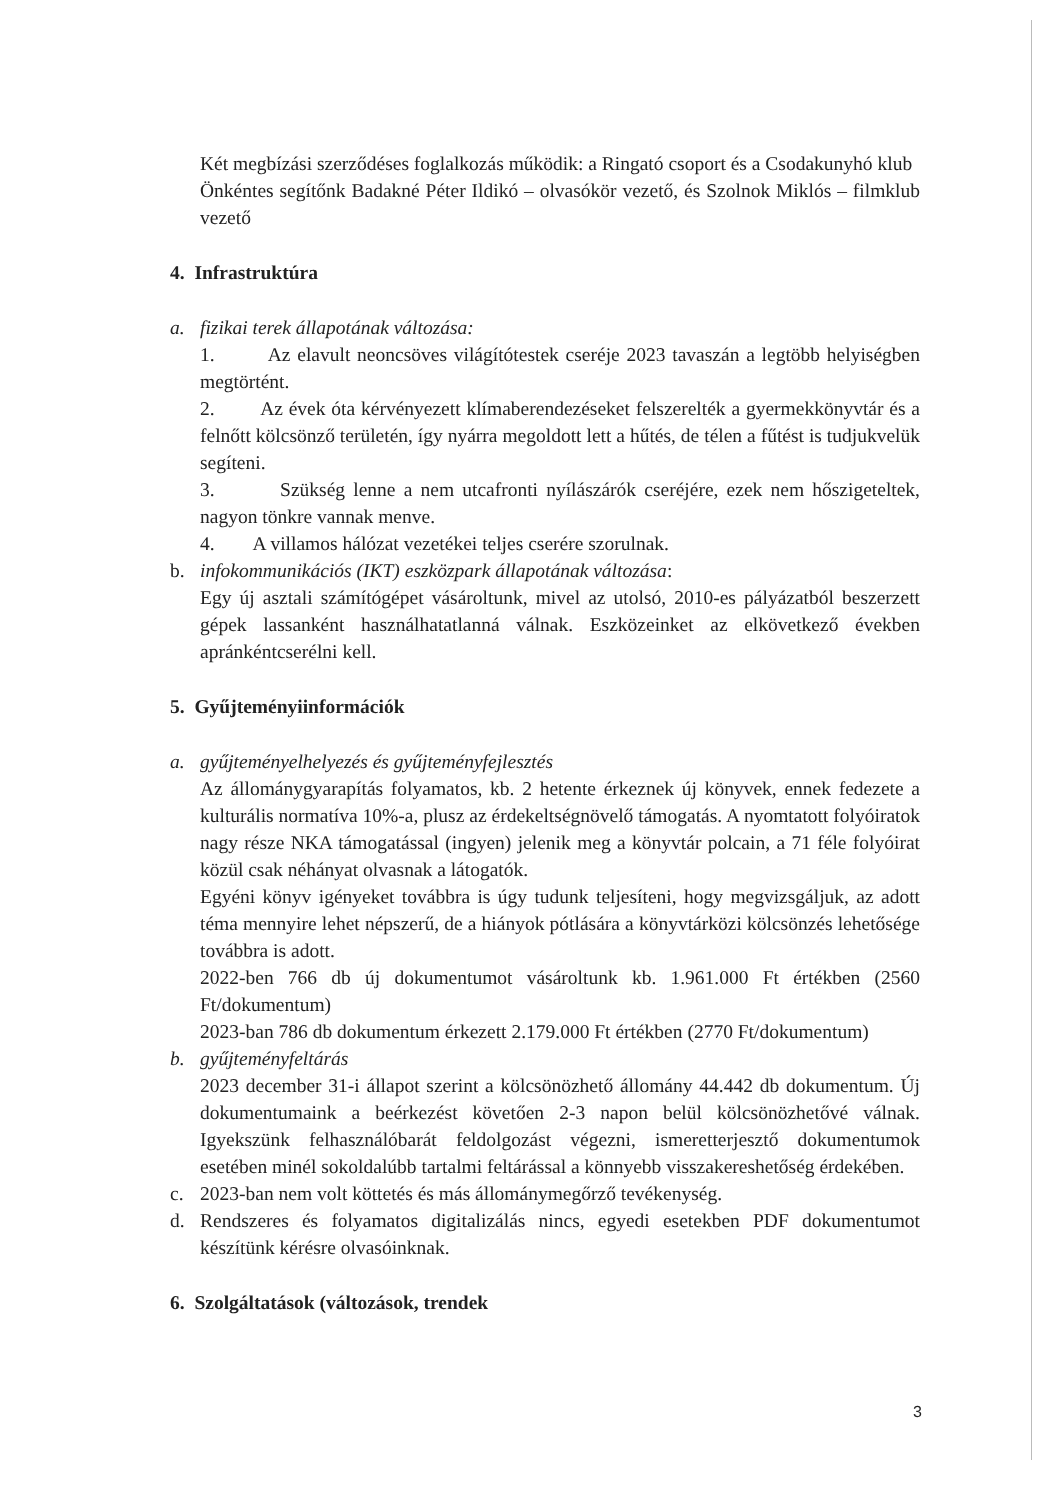Két megbízási szerződéses foglalkozás működik: a Ringató csoport és a Csodakunyhó klub
Önkéntes segítőnk Badakné Péter Ildikó – olvasókör vezető, és Szolnok Miklós – filmklub vezető
4. Infrastruktúra
a. fizikai terek állapotának változása:
1. Az elavult neoncsöves világítótestek cseréje 2023 tavaszán a legtöbb helyiségben megtörtént.
2. Az évek óta kérvényezett klímaberendezéseket felszerelték a gyermekkönyvtár és a felnőtt kölcsönző területén, így nyárra megoldott lett a hűtés, de télen a fűtést is tudjukvelük segíteni.
3. Szükség lenne a nem utcafronti nyílászárók cseréjére, ezek nem hőszigeteltek, nagyon tönkre vannak menve.
4. A villamos hálózat vezetékei teljes cserére szorulnak.
b. infokommunikációs (IKT) eszközpark állapotának változása:
Egy új asztali számítógépet vásároltunk, mivel az utolsó, 2010-es pályázatból beszerzett gépek lassanként használhatatlanná válnak. Eszközeinket az elkövetkező években apránkéntcserélni kell.
5. Gyűjteményiinformációk
a. gyűjteményelhelyezés és gyűjteményfejlesztés
Az állománygyarapítás folyamatos, kb. 2 hetente érkeznek új könyvek, ennek fedezete a kulturális normatíva 10%-a, plusz az érdekeltségnövelő támogatás. A nyomtatott folyóiratok nagy része NKA támogatással (ingyen) jelenik meg a könyvtár polcain, a 71 féle folyóirat közül csak néhányat olvasnak a látogatók.
Egyéni könyv igényeket továbbra is úgy tudunk teljesíteni, hogy megvizsgáljuk, az adott téma mennyire lehet népszerű, de a hiányok pótlására a könyvtárközi kölcsönzés lehetősége továbbra is adott.
2022-ben 766 db új dokumentumot vásároltunk kb. 1.961.000 Ft értékben (2560 Ft/dokumentum)
2023-ban 786 db dokumentum érkezett 2.179.000 Ft értékben (2770 Ft/dokumentum)
b. gyűjteményfeltárás
2023 december 31-i állapot szerint a kölcsönözhető állomány 44.442 db dokumentum. Új dokumentumaink a beérkezést követően 2-3 napon belül kölcsönözhetővé válnak. Igyekszünk felhasználóbarát feldolgozást végezni, ismeretterjesztő dokumentumok esetében minél sokoldalúbb tartalmi feltárással a könnyebb visszakereshetőség érdekében.
c. 2023-ban nem volt köttetés és más állománymegőrző tevékenység.
d. Rendszeres és folyamatos digitalizálás nincs, egyedi esetekben PDF dokumentumot készítünk kérésre olvasóinknak.
6. Szolgáltatások (változások, trendek
3